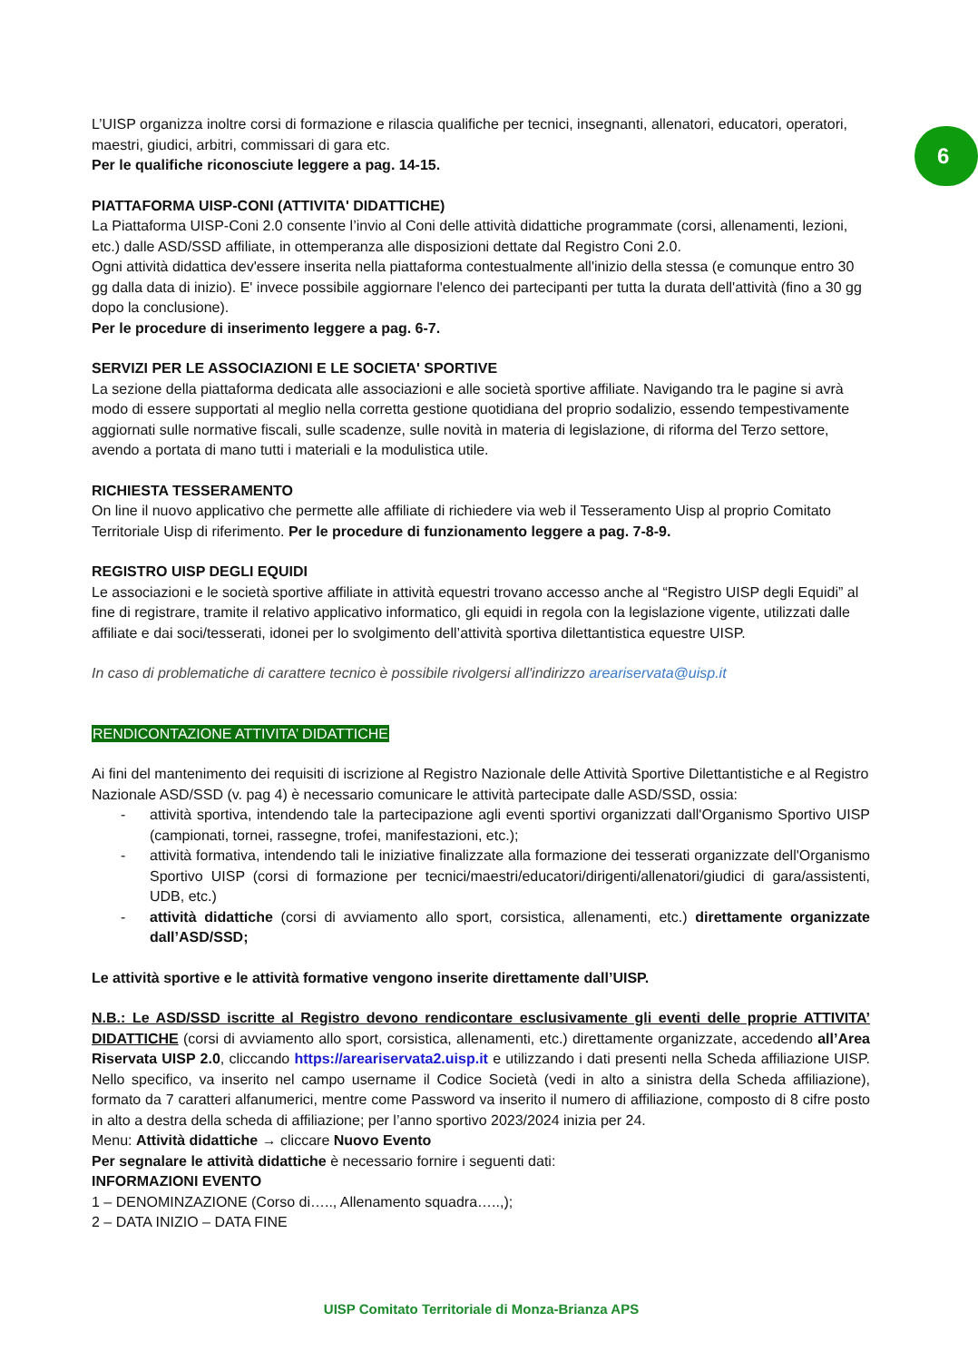6
L’UISP organizza inoltre corsi di formazione e rilascia qualifiche per tecnici, insegnanti, allenatori, educatori, operatori, maestri, giudici, arbitri, commissari di gara etc.
Per le qualifiche riconosciute leggere a pag. 14-15.
PIATTAFORMA UISP-CONI (ATTIVITA' DIDATTICHE)
La Piattaforma UISP-Coni 2.0 consente l’invio al Coni delle attività didattiche programmate (corsi, allenamenti, lezioni, etc.) dalle ASD/SSD affiliate, in ottemperanza alle disposizioni dettate dal Registro Coni 2.0.
Ogni attività didattica dev'essere inserita nella piattaforma contestualmente all'inizio della stessa (e comunque entro 30 gg dalla data di inizio). E' invece possibile aggiornare l'elenco dei partecipanti per tutta la durata dell'attività (fino a 30 gg dopo la conclusione).
Per le procedure di inserimento leggere a pag. 6-7.
SERVIZI PER LE ASSOCIAZIONI E LE SOCIETA' SPORTIVE
La sezione della piattaforma dedicata alle associazioni e alle società sportive affiliate. Navigando tra le pagine si avrà modo di essere supportati al meglio nella corretta gestione quotidiana del proprio sodalizio, essendo tempestivamente aggiornati sulle normative fiscali, sulle scadenze, sulle novità in materia di legislazione, di riforma del Terzo settore, avendo a portata di mano tutti i materiali e la modulistica utile.
RICHIESTA TESSERAMENTO
On line il nuovo applicativo che permette alle affiliate di richiedere via web il Tesseramento Uisp al proprio Comitato Territoriale Uisp di riferimento. Per le procedure di funzionamento leggere a pag. 7-8-9.
REGISTRO UISP DEGLI EQUIDI
Le associazioni e le società sportive affiliate in attività equestri trovano accesso anche al “Registro UISP degli Equidi” al fine di registrare, tramite il relativo applicativo informatico, gli equidi in regola con la legislazione vigente, utilizzati dalle affiliate e dai soci/tesserati, idonei per lo svolgimento dell’attività sportiva dilettantistica equestre UISP.
In caso di problematiche di carattere tecnico è possibile rivolgersi all'indirizzo areariservata@uisp.it
RENDICONTAZIONE ATTIVITA’ DIDATTICHE
Ai fini del mantenimento dei requisiti di iscrizione al Registro Nazionale delle Attività Sportive Dilettantistiche e al Registro Nazionale ASD/SSD (v. pag 4) è necessario comunicare le attività partecipate dalle ASD/SSD, ossia:
- attività sportiva, intendendo tale la partecipazione agli eventi sportivi organizzati dall'Organismo Sportivo UISP (campionati, tornei, rassegne, trofei, manifestazioni, etc.);
- attività formativa, intendendo tali le iniziative finalizzate alla formazione dei tesserati organizzate dell'Organismo Sportivo UISP (corsi di formazione per tecnici/maestri/educatori/dirigenti/allenatori/giudici di gara/assistenti, UDB, etc.)
- attività didattiche (corsi di avviamento allo sport, corsistica, allenamenti, etc.) direttamente organizzate dall’ASD/SSD;
Le attività sportive e le attività formative vengono inserite direttamente dall’UISP.
N.B.: Le ASD/SSD iscritte al Registro devono rendicontare esclusivamente gli eventi delle proprie ATTIVITA’ DIDATTICHE (corsi di avviamento allo sport, corsistica, allenamenti, etc.) direttamente organizzate, accedendo all’Area Riservata UISP 2.0, cliccando https://areariservata2.uisp.it e utilizzando i dati presenti nella Scheda affiliazione UISP. Nello specifico, va inserito nel campo username il Codice Società (vedi in alto a sinistra della Scheda affiliazione), formato da 7 caratteri alfanumerici, mentre come Password va inserito il numero di affiliazione, composto di 8 cifre posto in alto a destra della scheda di affiliazione; per l’anno sportivo 2023/2024 inizia per 24.
Menu: Attività didattiche → cliccare Nuovo Evento
Per segnalare le attività didattiche è necessario fornire i seguenti dati:
INFORMAZIONI EVENTO
1 – DENOMINZAZIONE (Corso di….., Allenamento squadra…..,);
2 – DATA INIZIO – DATA FINE
UISP Comitato Territoriale di Monza-Brianza APS